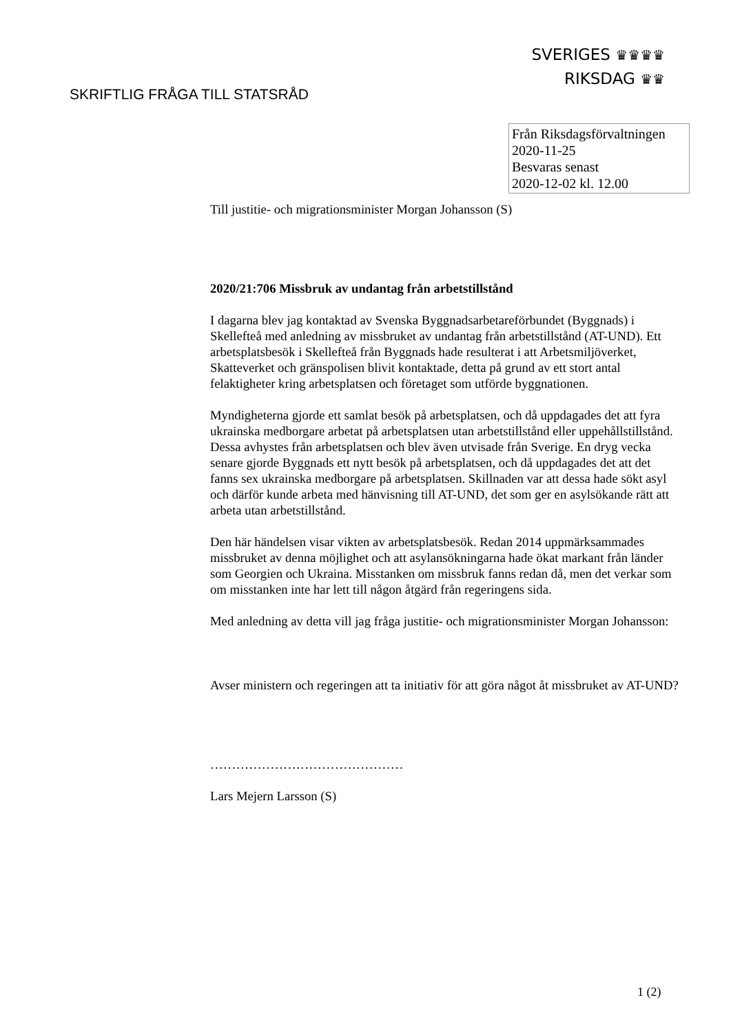SVERIGES ♛♛♛♛
RIKSDAG ♛♛
SKRIFTLIG FRÅGA TILL STATSRÅD
Från Riksdagsförvaltningen
2020-11-25
Besvaras senast
2020-12-02 kl. 12.00
Till justitie- och migrationsminister Morgan Johansson (S)
2020/21:706 Missbruk av undantag från arbetstillstånd
I dagarna blev jag kontaktad av Svenska Byggnadsarbetareförbundet (Byggnads) i Skellefteå med anledning av missbruket av undantag från arbetstillstånd (AT-UND). Ett arbetsplatsbesök i Skellefteå från Byggnads hade resulterat i att Arbetsmiljöverket, Skatteverket och gränspolisen blivit kontaktade, detta på grund av ett stort antal felaktigheter kring arbetsplatsen och företaget som utförde byggnationen.
Myndigheterna gjorde ett samlat besök på arbetsplatsen, och då uppdagades det att fyra ukrainska medborgare arbetat på arbetsplatsen utan arbetstillstånd eller uppehållstillstånd. Dessa avhystes från arbetsplatsen och blev även utvisade från Sverige. En dryg vecka senare gjorde Byggnads ett nytt besök på arbetsplatsen, och då uppdagades det att det fanns sex ukrainska medborgare på arbetsplatsen. Skillnaden var att dessa hade sökt asyl och därför kunde arbeta med hänvisning till AT-UND, det som ger en asylsökande rätt att arbeta utan arbetstillstånd.
Den här händelsen visar vikten av arbetsplatsbesök. Redan 2014 uppmärksammades missbruket av denna möjlighet och att asylansökningarna hade ökat markant från länder som Georgien och Ukraina. Misstanken om missbruk fanns redan då, men det verkar som om misstanken inte har lett till någon åtgärd från regeringens sida.
Med anledning av detta vill jag fråga justitie- och migrationsminister Morgan Johansson:
Avser ministern och regeringen att ta initiativ för att göra något åt missbruket av AT-UND?
………………………………………
Lars Mejern Larsson (S)
1 (2)